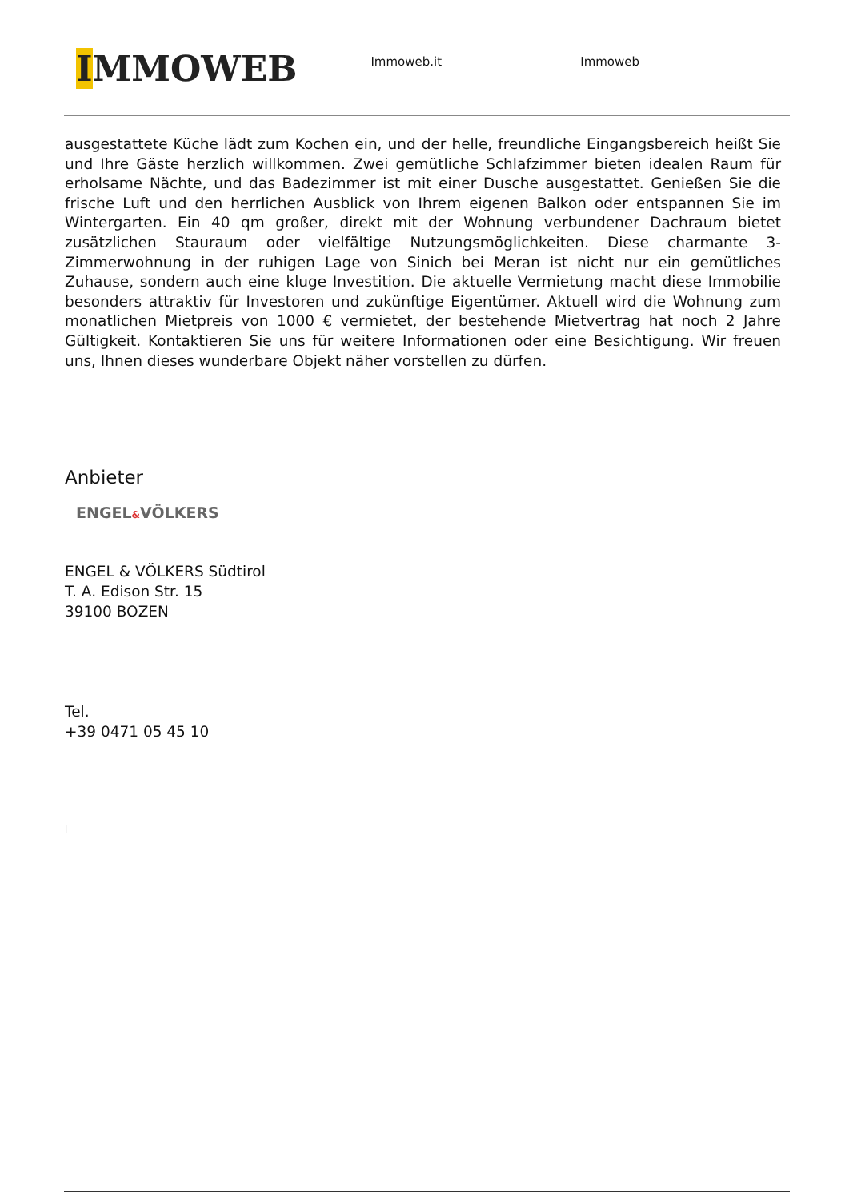IMMOWEB
Immoweb.it Immoweb
ausgestattete Küche lädt zum Kochen ein, und der helle, freundliche Eingangsbereich heißt Sie und Ihre Gäste herzlich willkommen. Zwei gemütliche Schlafzimmer bieten idealen Raum für erholsame Nächte, und das Badezimmer ist mit einer Dusche ausgestattet. Genießen Sie die frische Luft und den herrlichen Ausblick von Ihrem eigenen Balkon oder entspannen Sie im Wintergarten. Ein 40 qm großer, direkt mit der Wohnung verbundener Dachraum bietet zusätzlichen Stauraum oder vielfältige Nutzungsmöglichkeiten. Diese charmante 3-Zimmerwohnung in der ruhigen Lage von Sinich bei Meran ist nicht nur ein gemütliches Zuhause, sondern auch eine kluge Investition. Die aktuelle Vermietung macht diese Immobilie besonders attraktiv für Investoren und zukünftige Eigentümer. Aktuell wird die Wohnung zum monatlichen Mietpreis von 1000 € vermietet, der bestehende Mietvertrag hat noch 2 Jahre Gültigkeit. Kontaktieren Sie uns für weitere Informationen oder eine Besichtigung. Wir freuen uns, Ihnen dieses wunderbare Objekt näher vorstellen zu dürfen.
Anbieter
ENGEL&VÖLKERS
ENGEL & VÖLKERS Südtirol
T. A. Edison Str. 15
39100 BOZEN
Tel.
+39 0471 05 45 10
□